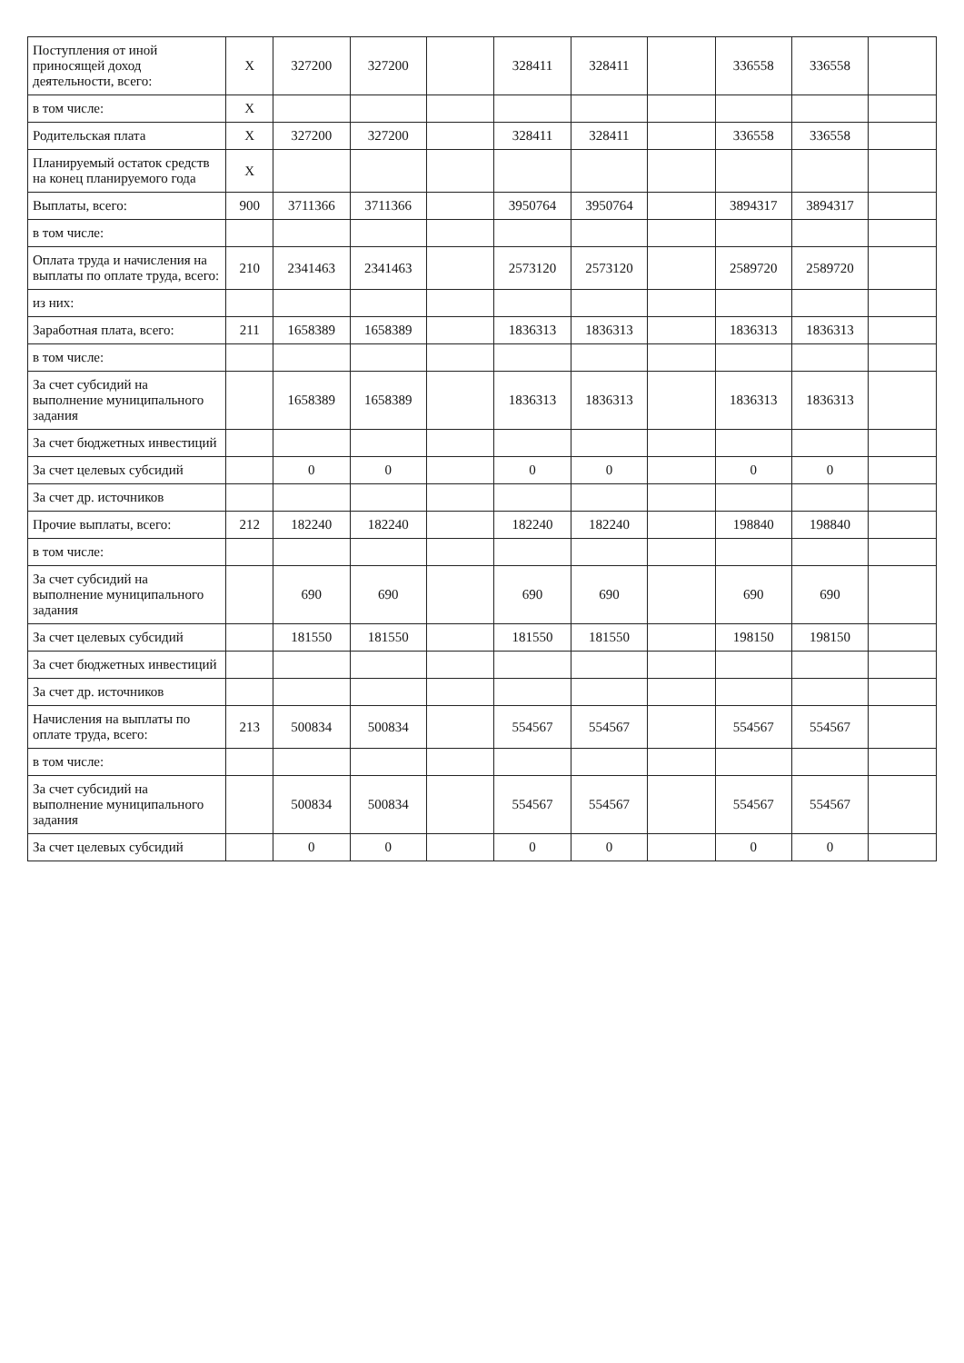| Поступления от иной приносящей доход деятельности, всего: | X | 327200 | 327200 | | 328411 | 328411 | | 336558 | 336558 | |
| в том числе: | X | | | | | | | | | |
| Родительская плата | X | 327200 | 327200 | | 328411 | 328411 | | 336558 | 336558 | |
| Планируемый остаток средств на конец планируемого года | X | | | | | | | | | |
| Выплаты, всего: | 900 | 3711366 | 3711366 | | 3950764 | 3950764 | | 3894317 | 3894317 | |
| в том числе: | | | | | | | | | | |
| Оплата труда и начисления на выплаты по оплате труда, всего: | 210 | 2341463 | 2341463 | | 2573120 | 2573120 | | 2589720 | 2589720 | |
| из них: | | | | | | | | | | |
| Заработная плата, всего: | 211 | 1658389 | 1658389 | | 1836313 | 1836313 | | 1836313 | 1836313 | |
| в том числе: | | | | | | | | | | |
| За счет субсидий на выполнение муниципального задания | | 1658389 | 1658389 | | 1836313 | 1836313 | | 1836313 | 1836313 | |
| За счет бюджетных инвестиций | | | | | | | | | | |
| За счет целевых субсидий | | 0 | 0 | | 0 | 0 | | 0 | 0 | |
| За счет др. источников | | | | | | | | | | |
| Прочие выплаты, всего: | 212 | 182240 | 182240 | | 182240 | 182240 | | 198840 | 198840 | |
| в том числе: | | | | | | | | | | |
| За счет субсидий на выполнение муниципального задания | | 690 | 690 | | 690 | 690 | | 690 | 690 | |
| За счет целевых субсидий | | 181550 | 181550 | | 181550 | 181550 | | 198150 | 198150 | |
| За счет бюджетных инвестиций | | | | | | | | | | |
| За счет др. источников | | | | | | | | | | |
| Начисления на выплаты по оплате труда, всего: | 213 | 500834 | 500834 | | 554567 | 554567 | | 554567 | 554567 | |
| в том числе: | | | | | | | | | | |
| За счет субсидий на выполнение муниципального задания | | 500834 | 500834 | | 554567 | 554567 | | 554567 | 554567 | |
| За счет целевых субсидий | | 0 | 0 | | 0 | 0 | | 0 | 0 | |